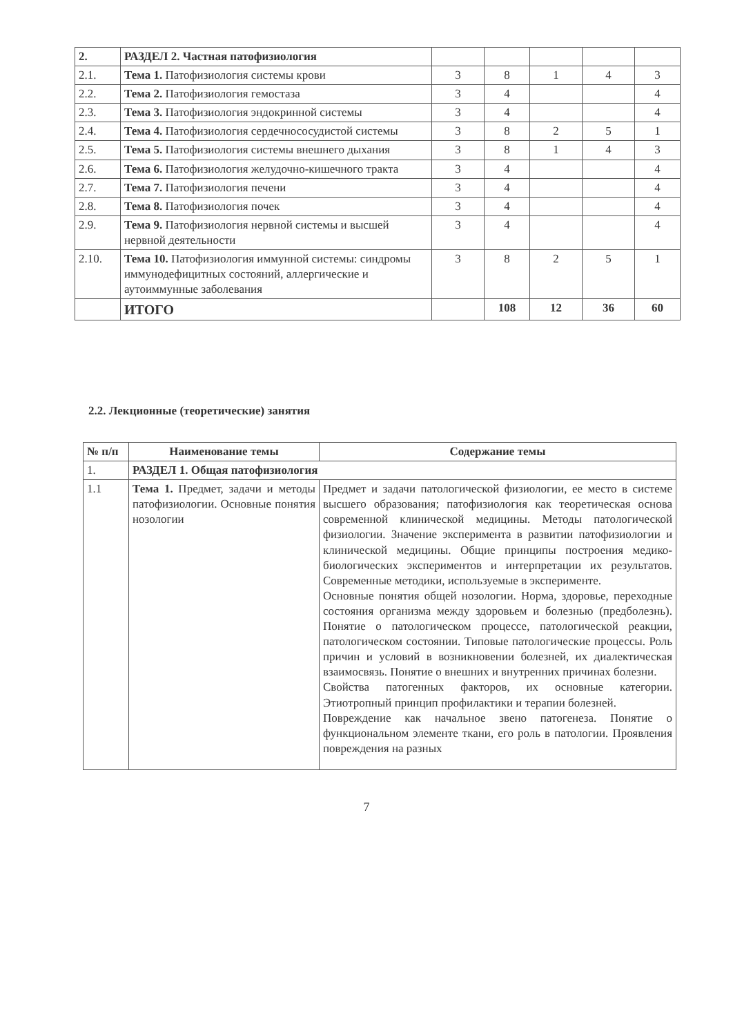| 2. | РАЗДЕЛ 2. Частная патофизиология | | | | | |
| 2.1. | Тема 1. Патофизиология системы крови | 3 | 8 | 1 | 4 | 3 |
| 2.2. | Тема 2. Патофизиология гемостаза | 3 | 4 | | | 4 |
| 2.3. | Тема 3. Патофизиология эндокринной системы | 3 | 4 | | | 4 |
| 2.4. | Тема 4. Патофизиология сердечнососудистой системы | 3 | 8 | 2 | 5 | 1 |
| 2.5. | Тема 5. Патофизиология системы внешнего дыхания | 3 | 8 | 1 | 4 | 3 |
| 2.6. | Тема 6. Патофизиология желудочно-кишечного тракта | 3 | 4 | | | 4 |
| 2.7. | Тема 7. Патофизиология печени | 3 | 4 | | | 4 |
| 2.8. | Тема 8. Патофизиология почек | 3 | 4 | | | 4 |
| 2.9. | Тема 9. Патофизиология нервной системы и высшей нервной деятельности | 3 | 4 | | | 4 |
| 2.10. | Тема 10. Патофизиология иммунной системы: синдромы иммунодефицитных состояний, аллергические и аутоиммунные заболевания | 3 | 8 | 2 | 5 | 1 |
| | ИТОГО | | 108 | 12 | 36 | 60 |
2.2. Лекционные (теоретические) занятия
| № п/п | Наименование темы | Содержание темы |
| --- | --- | --- |
| 1. | РАЗДЕЛ 1. Общая патофизиология | |
| 1.1 | Тема 1. Предмет, задачи и методы патофизиологии. Основные понятия нозологии | Предмет и задачи патологической физиологии, ее место в системе высшего образования; патофизиология как теоретическая основа современной клинической медицины. Методы патологической физиологии. Значение эксперимента в развитии патофизиологии и клинической медицины. Общие принципы построения медико-биологических экспериментов и интерпретации их результатов. Современные методики, используемые в эксперименте. Основные понятия общей нозологии. Норма, здоровье, переходные состояния организма между здоровьем и болезнью (предболезнь). Понятие о патологическом процессе, патологической реакции, патологическом состоянии. Типовые патологические процессы. Роль причин и условий в возникновении болезней, их диалектическая взаимосвязь. Понятие о внешних и внутренних причинах болезни. Свойства патогенных факторов, их основные категории. Этиотропный принцип профилактики и терапии болезней. Повреждение как начальное звено патогенеза. Понятие о функциональном элементе ткани, его роль в патологии. Проявления повреждения на разных |
7